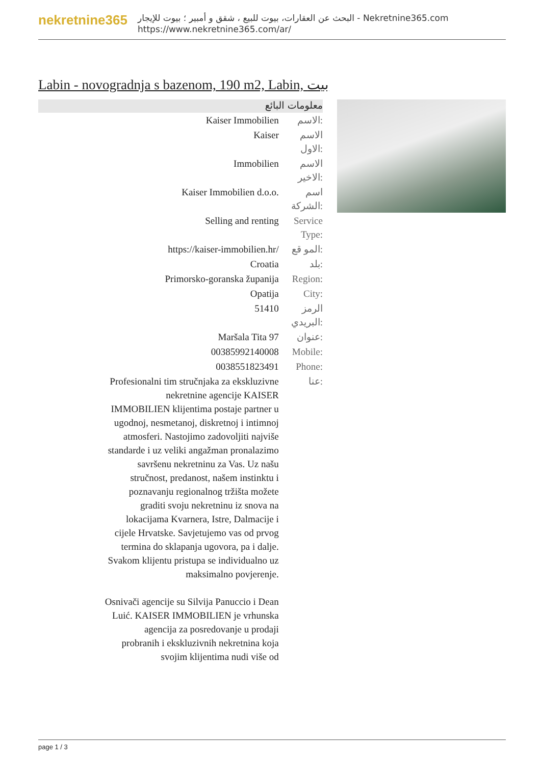nekretnine365
البحث عن العقارات، بيوت للبيع ، شقق و أمبير ؛ بيوت للإيجار - Nekretnine365.com
https://www.nekretnine365.com/ar/
Labin - novogradnja s bazenom, 190 m2, Labin, بيت
معلومات البائع
| Kaiser Immobilien | الاسم: |
| Kaiser | الاسم الاول: |
| Immobilien | الاسم الاخير: |
| Kaiser Immobilien d.o.o. | اسم الشركة: |
| Selling and renting | Service Type: |
| https://kaiser-immobilien.hr/ | المو قع: |
| Croatia | بلد: |
| Primorsko-goranska županija | Region: |
| Opatija | City: |
| 51410 | الرمز البريدي: |
| Maršala Tita 97 | عنوان: |
| 00385992140008 | Mobile: |
| 0038551823491 | Phone: |
| Profesionalni tim stručnjaka za ekskluzivne nekretnine agencije KAISER IMMOBILIEN klijentima postaje partner u ugodnoj, nesmetanoj, diskretnoj i intimnoj atmosferi. Nastojimo zadovoljiti najviše standarde i uz veliki angažman pronalazimo savršenu nekretninu za Vas. Uz našu stručnost, predanost, našem instinktu i poznavanju regionalnog tržišta možete graditi svoju nekretninu iz snova na lokacijama Kvarnera, Istre, Dalmacije i cijele Hrvatske. Savjetujemo vas od prvog termina do sklapanja ugovora, pa i dalje. Svakom klijentu pristupa se individualno uz maksimalno povjerenje. Osnivači agencije su Silvija Panuccio i Dean Luić. KAISER IMMOBILIEN je vrhunska agencija za posredovanje u prodaji probranih i ekskluzivnih nekretnina koja svojim klijentima nudi više od | عنا: |
page 1 / 3